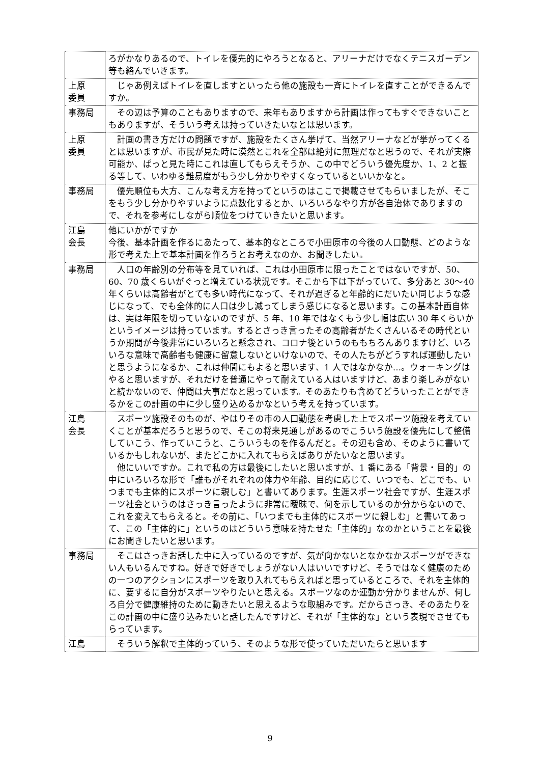| | ろがかなりあるので、トイレを優先的にやろうとなると、アリーナだけでなくテニスガーデン等も絡んでいきます。 |
| 上原 委員 | じゃあ例えばトイレを直しますといったら他の施設も一斉にトイレを直すことができるんですか。 |
| 事務局 | その辺は予算のこともありますので、来年もありますから計画は作ってもすぐできないこともありますが、そういう考えは持っていきたいなとは思います。 |
| 上原 委員 | 計画の書き方だけの問題ですが、施設をたくさん挙げて、当然アリーナなどが挙がってくるとは思いますが、市民が見た時に漠然とこれを全部は絶対に無理だなと思うので、それが実際可能か、ぱっと見た時にこれは直してもらえそうか、この中でどういう優先度か、1、2 と振る等して、いわゆる難易度がもう少し分かりやすくなっているといいかなと。 |
| 事務局 | 優先順位も大方、こんな考え方を持ってというのはここで掲載させてもらいましたが、そこをもう少し分かりやすいように点数化するとか、いろいろなやり方が各自治体でありますので、それを参考にしながら順位をつけていきたいと思います。 |
| 江島 会長 | 他にいかがですか 今後、基本計画を作るにあたって、基本的なところで小田原市の今後の人口動態、どのような形で考えた上で基本計画を作ろうとお考えなのか、お聞きしたい。 |
| 事務局 | 人口の年齢別の分布等を見ていれば、これは小田原市に限ったことではないですが、50、60、70 歳くらいがぐっと増えている状況です。そこから下は下がっていて、多分あと 30〜40 年くらいは高齢者がとても多い時代になって、それが過ぎると年齢的にだいたい同じような感じになって、でも全体的に人口は少し減ってしまう感じになると思います。この基本計画自体は、実は年限を切っていないのですが、5 年、10 年ではなくもう少し幅は広い 30 年くらいかというイメージは持っています。するとさっき言ったその高齢者がたくさんいるその時代というか期間が今後非常にいろいろと懸念され、コロナ後というのももちろんありますけど、いろいろな意味で高齢者も健康に留意しないといけないので、その人たちがどうすれば運動したいと思うようになるか、これは仲間にもよると思います、1 人ではなかなか…。ウォーキングはやると思いますが、それだけを普通にやって耐えている人はいますけど、あまり楽しみがないと続かないので、仲間は大事だなと思っています。そのあたりも含めてどういったことができるかをこの計画の中に少し盛り込めるかなという考えを持っています。 |
| 江島 会長 | スポーツ施設そのものが、やはりその市の人口動態を考慮した上でスポーツ施設を考えていくことが基本だろうと思うので、そこの将来見通しがあるのでこういう施設を優先にして整備していこう、作っていこうと、こういうものを作るんだと。その辺も含め、そのように書いているかもしれないが、またどこかに入れてもらえばありがたいなと思います。 他にいいですか。これで私の方は最後にしたいと思いますが、1 番にある「背景・目的」の中にいろいろな形で「誰もがそれぞれの体力や年齢、目的に応じて、いつでも、どこでも、いつまでも主体的にスポーツに親しむ」と書いてあります。生涯スポーツ社会ですが、生涯スポーツ社会というのはさっき言ったように非常に曖昧で、何を示しているのか分からないので、これを変えてもらえると。その前に、「いつまでも主体的にスポーツに親しむ」と書いてあって、この「主体的に」というのはどういう意味を持たせた「主体的」なのかということを最後にお聞きしたいと思います。 |
| 事務局 | そこはさっきお話した中に入っているのですが、気が向かないとなかなかスポーツができない人もいるんですね。好きで好きでしょうがない人はいいですけど、そうではなく健康のための一つのアクションにスポーツを取り入れてもらえればと思っているところで、それを主体的に、要するに自分がスポーツやりたいと思える。スポーツなのか運動か分かりませんが、何しろ自分で健康維持のために動きたいと思えるような取組みです。だからさっき、そのあたりをこの計画の中に盛り込みたいと話したんですけど、それが「主体的な」という表現でさせてもらっています。 |
| 江島 | そういう解釈で主体的っていう、そのような形で使っていただいたらと思います |
9